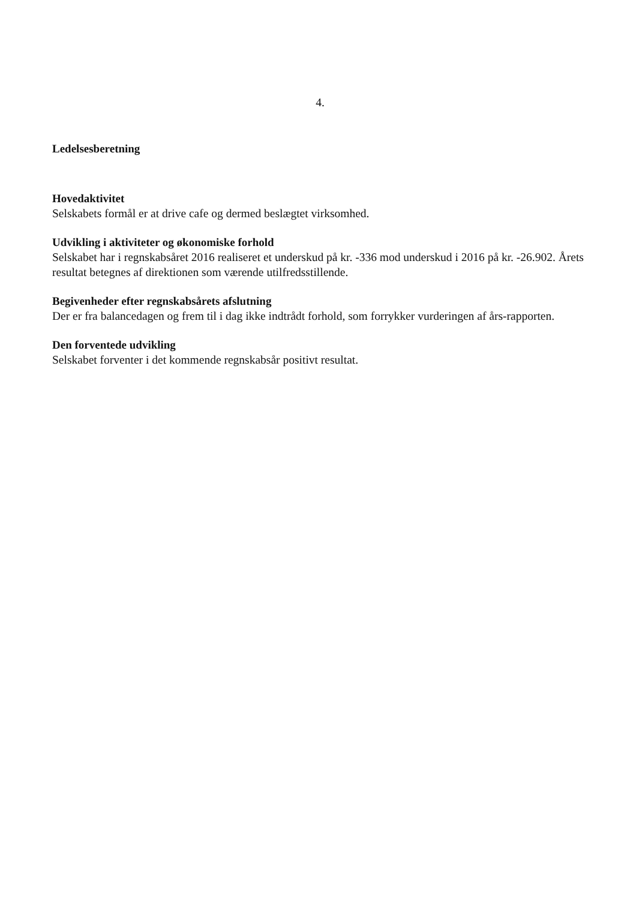4.
Ledelsesberetning
Hovedaktivitet
Selskabets formål er at drive cafe og dermed beslægtet virksomhed.
Udvikling i aktiviteter og økonomiske forhold
Selskabet har i regnskabsåret 2016 realiseret et underskud på kr. -336 mod underskud i 2016 på kr. -26.902. Årets resultat betegnes af direktionen som værende utilfredsstillende.
Begivenheder efter regnskabsårets afslutning
Der er fra balancedagen og frem til i dag ikke indtrådt forhold, som forrykker vurderingen af års-rapporten.
Den forventede udvikling
Selskabet forventer i det kommende regnskabsår positivt resultat.